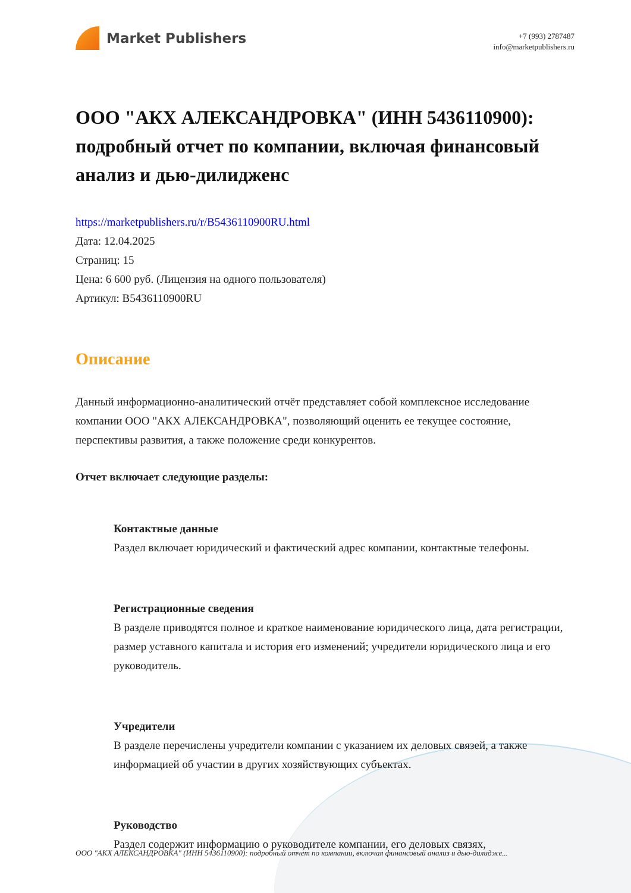Market Publishers
+7 (993) 2787487
info@marketpublishers.ru
ООО "АКХ АЛЕКСАНДРОВКА" (ИНН 5436110900): подробный отчет по компании, включая финансовый анализ и дью-дилидженс
https://marketpublishers.ru/r/B5436110900RU.html
Дата: 12.04.2025
Страниц: 15
Цена: 6 600 руб. (Лицензия на одного пользователя)
Артикул: B5436110900RU
Описание
Данный информационно-аналитический отчёт представляет собой комплексное исследование компании ООО "АКХ АЛЕКСАНДРОВКА", позволяющий оценить ее текущее состояние, перспективы развития, а также положение среди конкурентов.
Отчет включает следующие разделы:
Контактные данные
Раздел включает юридический и фактический адрес компании, контактные телефоны.
Регистрационные сведения
В разделе приводятся полное и краткое наименование юридического лица, дата регистрации, размер уставного капитала и история его изменений; учредители юридического лица и его руководитель.
Учредители
В разделе перечислены учредители компании с указанием их деловых связей, а также информацией об участии в других хозяйствующих субъектах.
Руководство
Раздел содержит информацию о руководителе компании, его деловых связях,
ООО "АКХ АЛЕКСАНДРОВКА" (ИНН 5436110900): подробный отчет по компании, включая финансовый анализ и дью-дилидже...